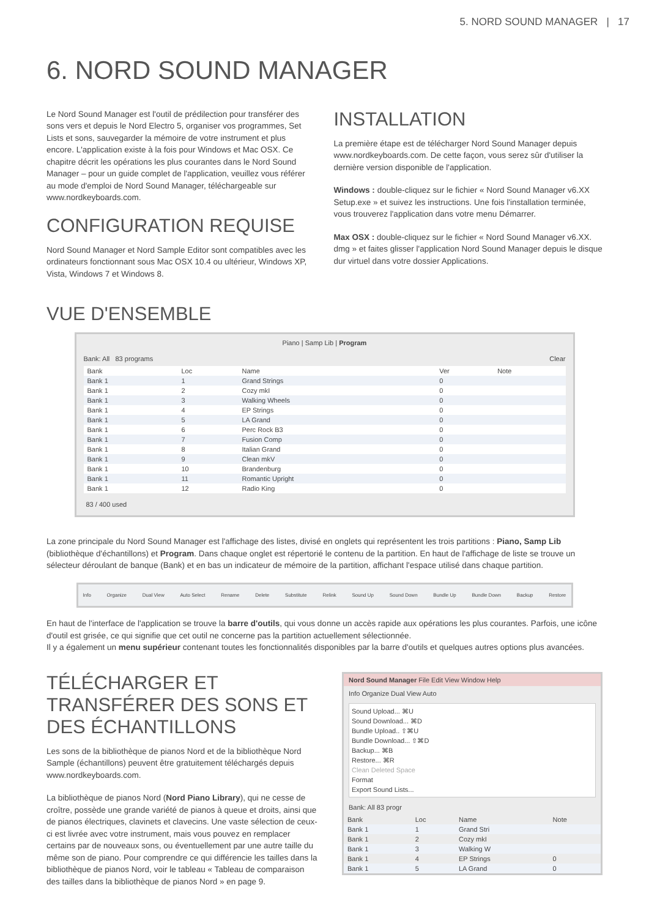5. NORD SOUND MANAGER | 17
6. NORD SOUND MANAGER
Le Nord Sound Manager est l'outil de prédilection pour transférer des sons vers et depuis le Nord Electro 5, organiser vos programmes, Set Lists et sons, sauvegarder la mémoire de votre instrument et plus encore. L'application existe à la fois pour Windows et Mac OSX. Ce chapitre décrit les opérations les plus courantes dans le Nord Sound Manager – pour un guide complet de l'application, veuillez vous référer au mode d'emploi de Nord Sound Manager, téléchargeable sur www.nordkeyboards.com.
CONFIGURATION REQUISE
Nord Sound Manager et Nord Sample Editor sont compatibles avec les ordinateurs fonctionnant sous Mac OSX 10.4 ou ultérieur, Windows XP, Vista, Windows 7 et Windows 8.
INSTALLATION
La première étape est de télécharger Nord Sound Manager depuis www.nordkeyboards.com. De cette façon, vous serez sûr d'utiliser la dernière version disponible de l'application.
Windows : double-cliquez sur le fichier « Nord Sound Manager v6.XX Setup.exe » et suivez les instructions. Une fois l'installation terminée, vous trouverez l'application dans votre menu Démarrer.
Max OSX : double-cliquez sur le fichier « Nord Sound Manager v6.XX. dmg » et faites glisser l'application Nord Sound Manager depuis le disque dur virtuel dans votre dossier Applications.
VUE D'ENSEMBLE
Piano | Samp Lib | Program
Bank: All 83 programs Clear
| Bank | Loc | Name | Ver | Note |
| --- | --- | --- | --- | --- |
| Bank 1 | 1 | Grand Strings | 0 | |
| Bank 1 | 2 | Cozy mkI | 0 | |
| Bank 1 | 3 | Walking Wheels | 0 | |
| Bank 1 | 4 | EP Strings | 0 | |
| Bank 1 | 5 | LA Grand | 0 | |
| Bank 1 | 6 | Perc Rock B3 | 0 | |
| Bank 1 | 7 | Fusion Comp | 0 | |
| Bank 1 | 8 | Italian Grand | 0 | |
| Bank 1 | 9 | Clean mkV | 0 | |
| Bank 1 | 10 | Brandenburg | 0 | |
| Bank 1 | 11 | Romantic Upright | 0 | |
| Bank 1 | 12 | Radio King | 0 | |
83 / 400 used
La zone principale du Nord Sound Manager est l'affichage des listes, divisé en onglets qui représentent les trois partitions : Piano, Samp Lib (bibliothèque d'échantillons) et Program. Dans chaque onglet est répertorié le contenu de la partition. En haut de l'affichage de liste se trouve un sélecteur déroulant de banque (Bank) et en bas un indicateur de mémoire de la partition, affichant l'espace utilisé dans chaque partition.
Info Organize Dual View Auto Select Rename Delete Substitute Relink Sound Up Sound Down Bundle Up Bundle Down Backup Restore
En haut de l'interface de l'application se trouve la barre d'outils, qui vous donne un accès rapide aux opérations les plus courantes. Parfois, une icône d'outil est grisée, ce qui signifie que cet outil ne concerne pas la partition actuellement sélectionnée.
Il y a également un menu supérieur contenant toutes les fonctionnalités disponibles par la barre d'outils et quelques autres options plus avancées.
TÉLÉCHARGER ET TRANSFÉRER DES SONS ET DES ÉCHANTILLONS
Les sons de la bibliothèque de pianos Nord et de la bibliothèque Nord Sample (échantillons) peuvent être gratuitement téléchargés depuis www.nordkeyboards.com.
La bibliothèque de pianos Nord (Nord Piano Library), qui ne cesse de croître, possède une grande variété de pianos à queue et droits, ainsi que de pianos électriques, clavinets et clavecins. Une vaste sélection de ceux-ci est livrée avec votre instrument, mais vous pouvez en remplacer certains par de nouveaux sons, ou éventuellement par une autre taille du même son de piano. Pour comprendre ce qui différencie les tailles dans la bibliothèque de pianos Nord, voir le tableau « Tableau de comparaison des tailles dans la bibliothèque de pianos Nord » en page 9.
Nord Sound Manager File Edit View Window Help
Info Organize Dual View Auto
Sound Upload... ⌘U
Sound Download... ⌘D
Bundle Upload.. ⇧⌘U
Bundle Download... ⇧⌘D
Backup... ⌘B
Restore... ⌘R
Clean Deleted Space
Format
Export Sound Lists...
Bank: All 83 progr
| Bank | Loc | Name | Note |
| --- | --- | --- | --- |
| Bank 1 | 1 | Grand Stri | |
| Bank 1 | 2 | Cozy mkI | |
| Bank 1 | 3 | Walking W | |
| Bank 1 | 4 | EP Strings | 0 |
| Bank 1 | 5 | LA Grand | 0 |